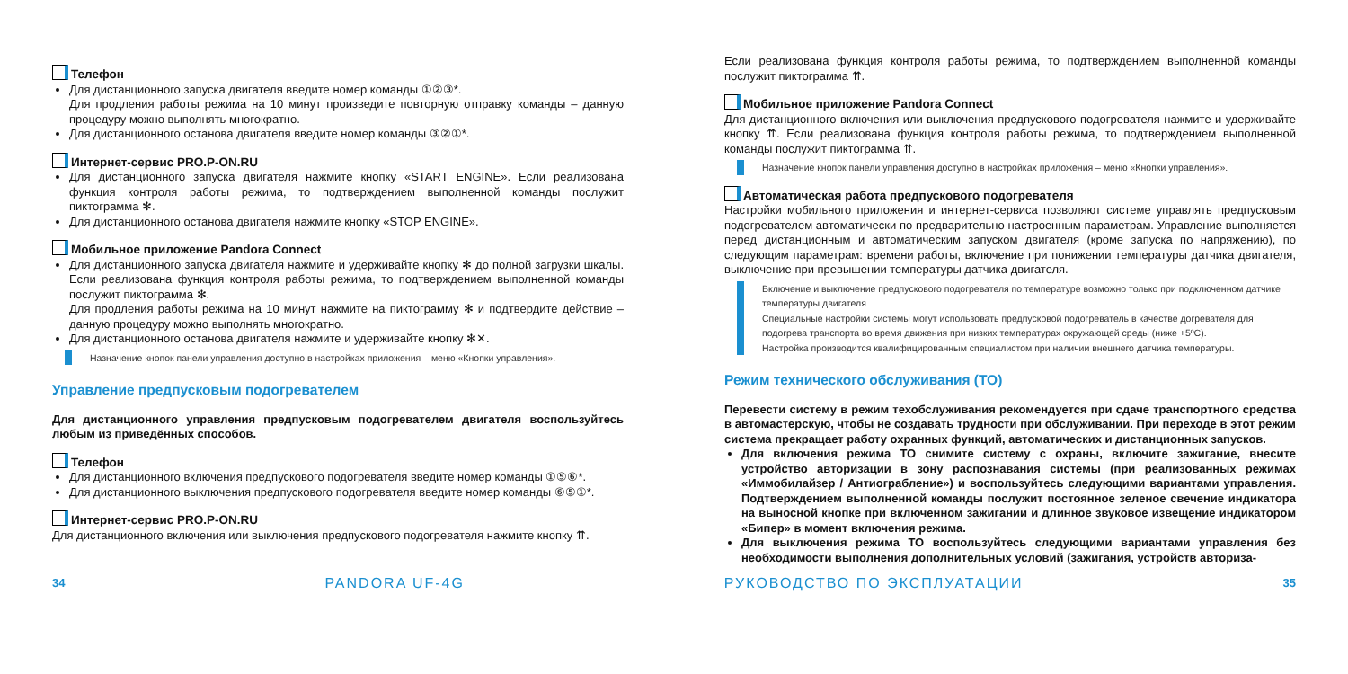Телефон
Для дистанционного запуска двигателя введите номер команды ①②③*.
Для продления работы режима на 10 минут произведите повторную отправку команды – данную процедуру можно выполнять многократно.
Для дистанционного останова двигателя введите номер команды ③②①*.
Интернет-сервис PRO.P-ON.RU
Для дистанционного запуска двигателя нажмите кнопку «START ENGINE». Если реализована функция контроля работы режима, то подтверждением выполненной команды послужит пиктограмма ✻.
Для дистанционного останова двигателя нажмите кнопку «STOP ENGINE».
Мобильное приложение Pandora Connect
Для дистанционного запуска двигателя нажмите и удерживайте кнопку ✻ до полной загрузки шкалы. Если реализована функция контроля работы режима, то подтверждением выполненной команды послужит пиктограмма ✻.
Для продления работы режима на 10 минут нажмите на пиктограмму ✻ и подтвердите действие – данную процедуру можно выполнять многократно.
Для дистанционного останова двигателя нажмите и удерживайте кнопку ✻✕.
Назначение кнопок панели управления доступно в настройках приложения – меню «Кнопки управления».
Управление предпусковым подогревателем
Для дистанционного управления предпусковым подогревателем двигателя воспользуйтесь любым из приведённых способов.
Телефон
Для дистанционного включения предпускового подогревателя введите номер команды ①⑤⑥*.
Для дистанционного выключения предпускового подогревателя введите номер команды ⑥⑤①*.
Интернет-сервис PRO.P-ON.RU
Для дистанционного включения или выключения предпускового подогревателя нажмите кнопку ⇈.
Если реализована функция контроля работы режима, то подтверждением выполненной команды послужит пиктограмма ⇈.
Мобильное приложение Pandora Connect
Для дистанционного включения или выключения предпускового подогревателя нажмите и удерживайте кнопку ⇈. Если реализована функция контроля работы режима, то подтверждением выполненной команды послужит пиктограмма ⇈.
Назначение кнопок панели управления доступно в настройках приложения – меню «Кнопки управления».
Автоматическая работа предпускового подогревателя
Настройки мобильного приложения и интернет-сервиса позволяют системе управлять предпусковым подогревателем автоматически по предварительно настроенным параметрам. Управление выполняется перед дистанционным и автоматическим запуском двигателя (кроме запуска по напряжению), по следующим параметрам: времени работы, включение при понижении температуры датчика двигателя, выключение при превышении температуры датчика двигателя.
Включение и выключение предпускового подогревателя по температуре возможно только при подключенном датчике температуры двигателя.
Специальные настройки системы могут использовать предпусковой подогреватель в качестве догревателя для подогрева транспорта во время движения при низких температурах окружающей среды (ниже +5ºC).
Настройка производится квалифицированным специалистом при наличии внешнего датчика температуры.
Режим технического обслуживания (ТО)
Перевести систему в режим техобслуживания рекомендуется при сдаче транспортного средства в автомастерскую, чтобы не создавать трудности при обслуживании. При переходе в этот режим система прекращает работу охранных функций, автоматических и дистанционных запусков.
Для включения режима ТО снимите систему с охраны, включите зажигание, внесите устройство авторизации в зону распознавания системы (при реализованных режимах «Иммобилайзер / Антиограбление») и воспользуйтесь следующими вариантами управления. Подтверждением выполненной команды послужит постоянное зеленое свечение индикатора на выносной кнопке при включенном зажигании и длинное звуковое извещение индикатором «Бипер» в момент включения режима.
Для выключения режима ТО воспользуйтесь следующими вариантами управления без необходимости выполнения дополнительных условий (зажигания, устройств авториза-
34 PANDORA UF-4G РУКОВОДСТВО ПО ЭКСПЛУАТАЦИИ 35